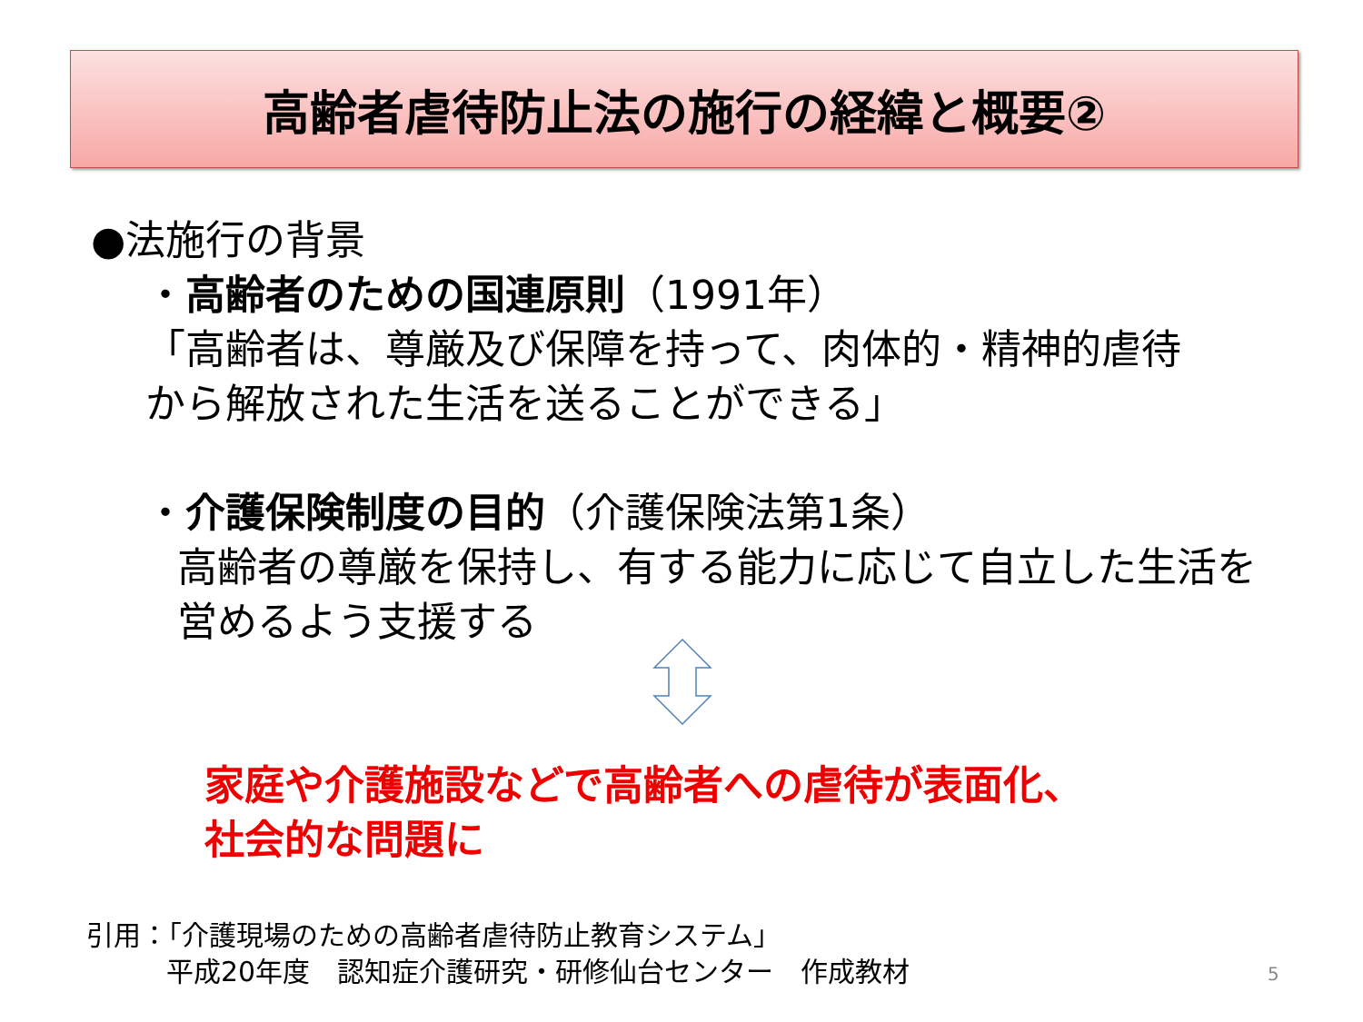高齢者虐待防止法の施行の経緯と概要②
●法施行の背景
・高齢者のための国連原則（1991年）
「高齢者は、尊厳及び保障を持って、肉体的・精神的虐待
から解放された生活を送ることができる」
・介護保険制度の目的（介護保険法第1条）
高齢者の尊厳を保持し、有する能力に応じて自立した生活を
営めるよう支援する
家庭や介護施設などで高齢者への虐待が表面化、
社会的な問題に
引用：「介護現場のための高齢者虐待防止教育システム」
平成20年度　認知症介護研究・研修仙台センター　作成教材
5